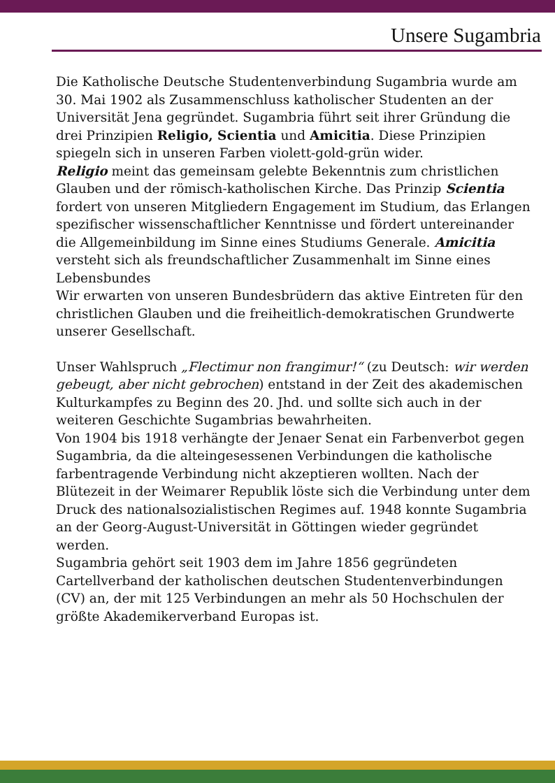Unsere Sugambria
Die Katholische Deutsche Studentenverbindung Sugambria wurde am 30. Mai 1902 als Zusammenschluss katholischer Studenten an der Universität Jena gegründet. Sugambria führt seit ihrer Gründung die drei Prinzipien Religio, Scientia und Amicitia. Diese Prinzipien spiegeln sich in unseren Farben violett-gold-grün wider.
Religio meint das gemeinsam gelebte Bekenntnis zum christlichen Glauben und der römisch-katholischen Kirche. Das Prinzip Scientia fordert von unseren Mitgliedern Engagement im Studium, das Erlangen spezifischer wissenschaftlicher Kenntnisse und fördert untereinander die Allgemeinbildung im Sinne eines Studiums Generale. Amicitia versteht sich als freundschaftlicher Zusammenhalt im Sinne eines Lebensbundes
Wir erwarten von unseren Bundesbrüdern das aktive Eintreten für den christlichen Glauben und die freiheitlich-demokratischen Grundwerte unserer Gesellschaft.
Unser Wahlspruch „Flectimur non frangimur!“ (zu Deutsch: wir werden gebeugt, aber nicht gebrochen) entstand in der Zeit des akademischen Kulturkampfes zu Beginn des 20. Jhd. und sollte sich auch in der weiteren Geschichte Sugambrias bewahrheiten.
Von 1904 bis 1918 verhängte der Jenaer Senat ein Farbenverbot gegen Sugambria, da die alteingesessenen Verbindungen die katholische farbentragende Verbindung nicht akzeptieren wollten. Nach der Blütezeit in der Weimarer Republik löste sich die Verbindung unter dem Druck des nationalsozialistischen Regimes auf. 1948 konnte Sugambria an der Georg-August-Universität in Göttingen wieder gegründet werden.
Sugambria gehört seit 1903 dem im Jahre 1856 gegründeten Cartellverband der katholischen deutschen Studentenverbindungen (CV) an, der mit 125 Verbindungen an mehr als 50 Hochschulen der größte Akademikerverband Europas ist.